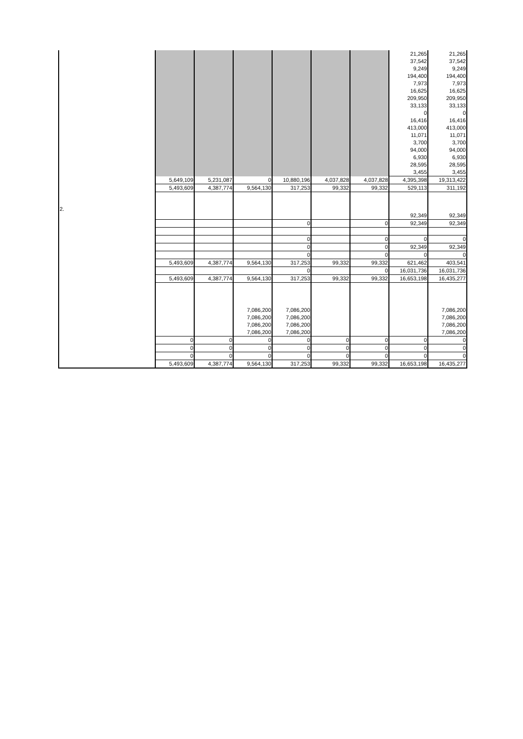| 2. | | | | | | | 21,265 | 21,265 |
| | | | | | | | 37,542 | 37,542 |
| | | | | | | | 9,249 | 9,249 |
| | | | | | | | 194,400 | 194,400 |
| | | | | | | | 7,973 | 7,973 |
| | | | | | | | 16,625 | 16,625 |
| | | | | | | | 209,950 | 209,950 |
| | | | | | | | 33,133 | 33,133 |
| | | | | | | | 0 | 0 |
| | | | | | | | 16,416 | 16,416 |
| | | | | | | | 413,000 | 413,000 |
| | | | | | | | 11,071 | 11,071 |
| | | | | | | | 3,700 | 3,700 |
| | | | | | | | 94,000 | 94,000 |
| | | | | | | | 6,930 | 6,930 |
| | | | | | | | 28,595 | 28,595 |
| | | | | | | | 3,455 | 3,455 |
| | 5,649,109 | 5,231,087 | 0 | 10,880,196 | 4,037,828 | 4,037,828 | 4,395,398 | 19,313,422 |
| | 5,493,609 | 4,387,774 | 9,564,130 | 317,253 | 99,332 | 99,332 | 529,113 | 311,192 |
| | | | | | | | 92,349 | 92,349 |
| | | | | 0 | | 0 | 92,349 | 92,349 |
| | | | | 0 | | 0 | 0 | 0 |
| | | | | 0 | | 0 | 92,349 | 92,349 |
| | | | | 0 | | 0 | 0 | 0 |
| | 5,493,609 | 4,387,774 | 9,564,130 | 317,253 | 99,332 | 99,332 | 621,462 | 403,541 |
| | | | | 0 | | 0 | 16,031,736 | 16,031,736 |
| | 5,493,609 | 4,387,774 | 9,564,130 | 317,253 | 99,332 | 99,332 | 16,653,198 | 16,435,277 |
| | | | 7,086,200 7,086,200 7,086,200 7,086,200 | 7,086,200 7,086,200 7,086,200 7,086,200 | | | | 7,086,200 7,086,200 7,086,200 7,086,200 |
| | 0 | 0 | 0 | 0 | 0 | 0 | 0 | 0 |
| | 0 | 0 | 0 | 0 | 0 | 0 | 0 | 0 |
| | 0 | 0 | 0 | 0 | 0 | 0 | 0 | 0 |
| | 5,493,609 | 4,387,774 | 9,564,130 | 317,253 | 99,332 | 99,332 | 16,653,198 | 16,435,277 |